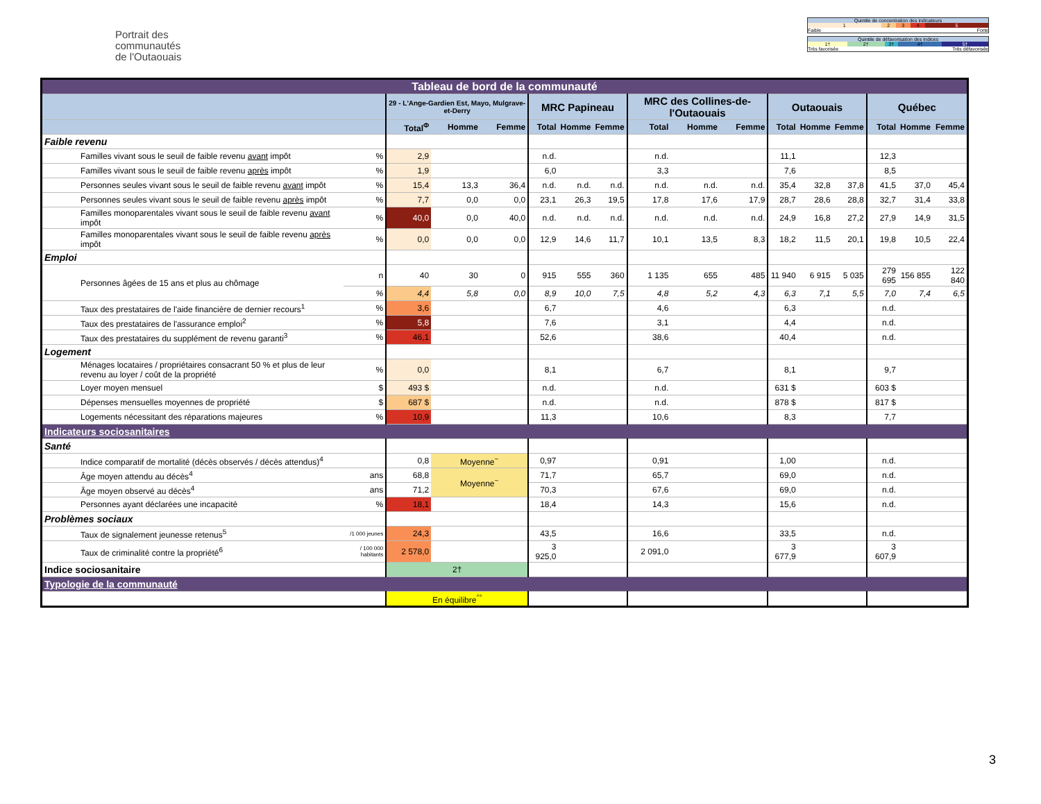Portrait des
communautés
de l'Outaouais
| Quintile de concentration des indicateurs | | | | |
| 1 | 2 | 3 | 4 | 5 |
| Faible | | | | Forte |
| Quintile de défavorisation des indices | | | | |
| 1† | 2† | 3† | 4† | 5† |
| Très favorisée | | | Très défavorisée | |
| Tableau de bord de la communauté | | | | | | | | | | | | | | | | |
| | | 29 - L'Ange-Gardien Est, Mayo, Mulgrave-et-Derry | | | MRC Papineau | | | MRC des Collines-de-l'Outaouais | | | Outaouais | | | Québec | | |
| | | Total<sup>Φ</sup> | Homme | Femme | Total | Homme | Femme | Total | Homme | Femme | Total | Homme | Femme | Total | Homme | Femme |
| Faible revenu | | | | | | | | | | | | | | | | |
| Familles vivant sous le seuil de faible revenu avant impôt | % | 2,9 | | | n.d. | | | n.d. | | | 11,1 | | | 12,3 | | |
| Familles vivant sous le seuil de faible revenu après impôt | % | 1,9 | | | 6,0 | | | 3,3 | | | 7,6 | | | 8,5 | | |
| Personnes seules vivant sous le seuil de faible revenu avant impôt | % | 15,4 | 13,3 | 36,4 | n.d. | n.d. | n.d. | n.d. | n.d. | n.d. | 35,4 | 32,8 | 37,8 | 41,5 | 37,0 | 45,4 |
| Personnes seules vivant sous le seuil de faible revenu après impôt | % | 7,7 | 0,0 | 0,0 | 23,1 | 26,3 | 19,5 | 17,8 | 17,6 | 17,9 | 28,7 | 28,6 | 28,8 | 32,7 | 31,4 | 33,8 |
| Familles monoparentales vivant sous le seuil de faible revenu avant impôt | % | 40,0 | 0,0 | 40,0 | n.d. | n.d. | n.d. | n.d. | n.d. | n.d. | 24,9 | 16,8 | 27,2 | 27,9 | 14,9 | 31,5 |
| Familles monoparentales vivant sous le seuil de faible revenu après impôt | % | 0,0 | 0,0 | 0,0 | 12,9 | 14,6 | 11,7 | 10,1 | 13,5 | 8,3 | 18,2 | 11,5 | 20,1 | 19,8 | 10,5 | 22,4 |
| Emploi | | | | | | | | | | | | | | | | |
| Personnes âgées de 15 ans et plus au chômage | n | 40 | 30 | 0 | 915 | 555 | 360 | 1 135 | 655 | 485 | 11 940 | 6 915 | 5 035 | 279 695 | 156 855 | 122 840 |
| | % | 4,4 | 5,8 | 0,0 | 8,9 | 10,0 | 7,5 | 4,8 | 5,2 | 4,3 | 6,3 | 7,1 | 5,5 | 7,0 | 7,4 | 6,5 |
| Taux des prestataires de l'aide financière de dernier recours<sup>1</sup> | % | 3,6 | | | 6,7 | | | 4,6 | | | 6,3 | | | n.d. | | |
| Taux des prestataires de l'assurance emploi<sup>2</sup> | % | 5,8 | | | 7,6 | | | 3,1 | | | 4,4 | | | n.d. | | |
| Taux des prestataires du supplément de revenu garanti<sup>3</sup> | % | 46,1 | | | 52,6 | | | 38,6 | | | 40,4 | | | n.d. | | |
| Logement | | | | | | | | | | | | | | | | |
| Ménages locataires / propriétaires consacrant 50 % et plus de leur revenu au loyer / coût de la propriété | % | 0,0 | | | 8,1 | | | 6,7 | | | 8,1 | | | 9,7 | | |
| Loyer moyen mensuel | $ | 493 $ | | | n.d. | | | n.d. | | | 631 $ | | | 603 $ | | |
| Dépenses mensuelles moyennes de propriété | $ | 687 $ | | | n.d. | | | n.d. | | | 878 $ | | | 817 $ | | |
| Logements nécessitant des réparations majeures | % | 10,9 | | | 11,3 | | | 10,6 | | | 8,3 | | | 7,7 | | |
| Indicateurs sociosanitaires | | | | | | | | | | | | | | | | |
| Santé | | | | | | | | | | | | | | | | |
| Indice comparatif de mortalité (décès observés / décès attendus)<sup>4</sup> | | 0,8 | Moyenne<sup>~</sup> | | 0,97 | | | 0,91 | | | 1,00 | | | n.d. | | |
| Âge moyen attendu au décès<sup>4</sup> | ans | 68,8 | Moyenne<sup>~</sup> | | 71,7 | | | 65,7 | | | 69,0 | | | n.d. | | |
| Âge moyen observé au décès<sup>4</sup> | ans | 71,2 | | | 70,3 | | | 67,6 | | | 69,0 | | | n.d. | | |
| Personnes ayant déclarées une incapacité | % | 18,1 | | | 18,4 | | | 14,3 | | | 15,6 | | | n.d. | | |
| Problèmes sociaux | | | | | | | | | | | | | | | | |
| Taux de signalement jeunesse retenus<sup>5</sup> | /1 000 jeunes | 24,3 | | | 43,5 | | | 16,6 | | | 33,5 | | | n.d. | | |
| Taux de criminalité contre la propriété<sup>6</sup> | / 100 000 habitants | 2 578,0 | | | 3 925,0 | | | 2 091,0 | | | 3 677,9 | | | 3 607,9 | | |
| Indice sociosanitaire | | 2† | | | | | | | | | | | | | | |
| Typologie de la communauté | | | | | | | | | | | | | | | | |
| | | En équilibre<sup>°°</sup> | | | | | | | | | | | | | | |
3